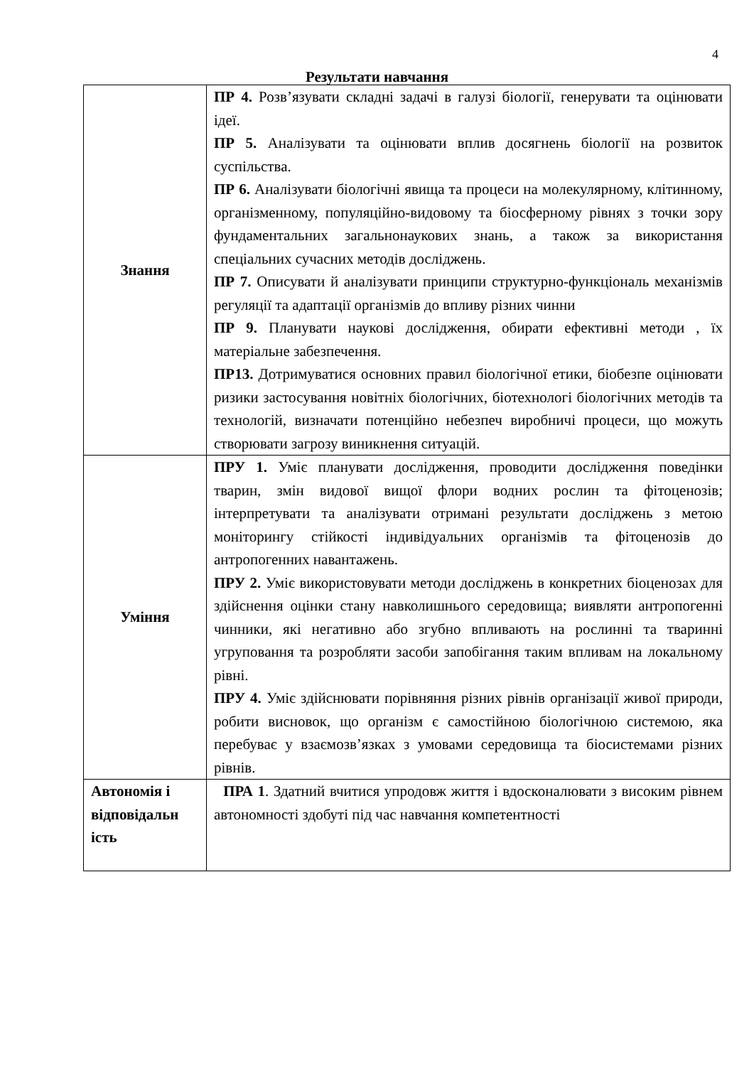4
Результати навчання
| Знання | ПР 4. Розв’язувати складні задачі в галузі біології, генерувати та оцінювати ідеї. ПР 5. Аналізувати та оцінювати вплив досягнень біології на розвиток суспільства. ПР 6. Аналізувати біологічні явища та процеси на молекулярному, клітинному, організменному, популяційно-видовому та біосферному рівнях з точки зору фундаментальних загальнонаукових знань, а також за використання спеціальних сучасних методів досліджень. ПР 7. Описувати й аналізувати принципи структурно-функціональ механізмів регуляції та адаптації організмів до впливу різних чинни ПР 9. Планувати наукові дослідження, обирати ефективні методи , їх матеріальне забезпечення. ПР13. Дотримуватися основних правил біологічної етики, біобезпе оцінювати ризики застосування новітніх біологічних, біотехнологі біологічних методів та технологій, визначати потенційно небезпеч виробничі процеси, що можуть створювати загрозу виникнення ситуацій. |
| Уміння | ПРУ 1. Уміє планувати дослідження, проводити дослідження поведінки тварин, змін видової вищої флори водних рослин та фітоценозів; інтерпретувати та аналізувати отримані результати досліджень з метою моніторингу стійкості індивідуальних організмів та фітоценозів до антропогенних навантажень. ПРУ 2. Уміє використовувати методи досліджень в конкретних біоценозах для здійснення оцінки стану навколишнього середовища; виявляти антропогенні чинники, які негативно або згубно впливають на рослинні та тваринні угруповання та розробляти засоби запобігання таким впливам на локальному рівні. ПРУ 4. Уміє здійснювати порівняння різних рівнів організації живої природи, робити висновок, що організм є самостійною біологічною системою, яка перебуває у взаємозв’язках з умовами середовища та біосистемами різних рівнів. |
| Автономія і відповідальн ість | ПРА 1 . Здатний вчитися упродовж життя і вдосконалювати з високим рівнем автономності здобуті під час навчання компетентності |